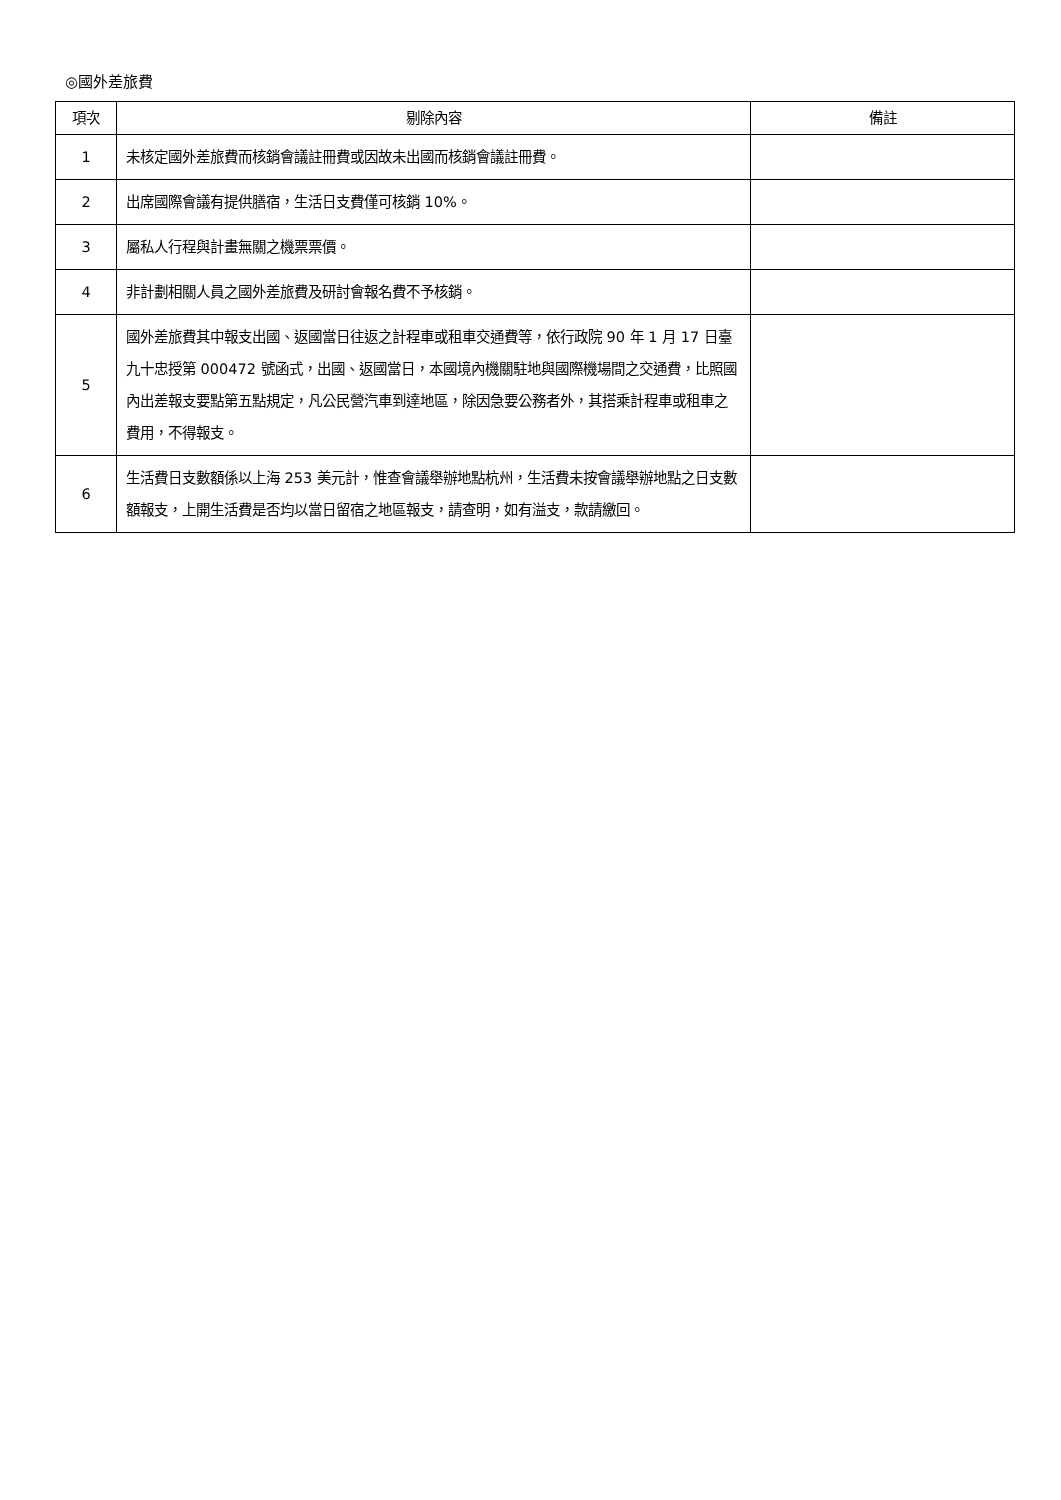◎國外差旅費
| 項次 | 剔除內容 | 備註 |
| --- | --- | --- |
| 1 | 未核定國外差旅費而核銷會議註冊費或因故未出國而核銷會議註冊費。 | |
| 2 | 出席國際會議有提供膳宿，生活日支費僅可核銷 10%。 | |
| 3 | 屬私人行程與計畫無關之機票票價。 | |
| 4 | 非計劃相關人員之國外差旅費及研討會報名費不予核銷。 | |
| 5 | 國外差旅費其中報支出國、返國當日往返之計程車或租車交通費等，依行政院 90 年 1 月 17 日臺九十忠授第 000472 號函式，出國、返國當日，本國境內機關駐地與國際機場間之交通費，比照國內出差報支要點第五點規定，凡公民營汽車到達地區，除因急要公務者外，其搭乘計程車或租車之費用，不得報支。 | |
| 6 | 生活費日支數額係以上海 253 美元計，惟查會議舉辦地點杭州，生活費未按會議舉辦地點之日支數額報支，上開生活費是否均以當日留宿之地區報支，請查明，如有溢支，款請繳回。 | |